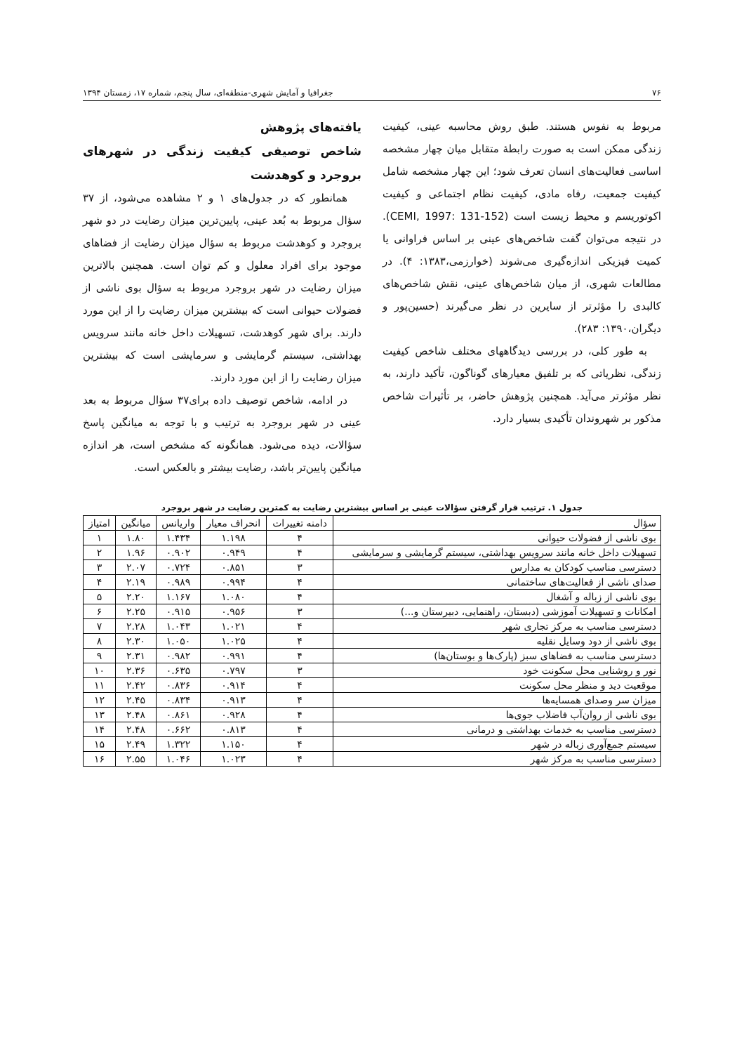۷۶ جغرافیا و آمایش شهری-منطقه‌ای، سال پنجم، شماره ۱۷، زمستان ۱۳۹۴
مربوط به نفوس هستند. طبق روش محاسبه عینی، کیفیت زندگی ممکن است به صورت رابطهٔ متقابل میان چهار مشخصه اساسی فعالیت‌های انسان تعرف شود؛ این چهار مشخصه شامل کیفیت جمعیت، رفاه مادی، کیفیت نظام اجتماعی و کیفیت اکوتوریسم و محیط زیست است (CEMI, 1997: 131-152). در نتیجه می‌توان گفت شاخص‌های عینی بر اساس فراوانی یا کمیت فیزیکی اندازه‌گیری می‌شوند (خوارزمی،۱۳۸۳: ۴). در مطالعات شهری، از میان شاخص‌های عینی، نقش شاخص‌های کالبدی را مؤثرتر از سایرین در نظر می‌گیرند (حسین‌پور و دیگران،۱۳۹۰: ۲۸۳).
به طور کلی، در بررسی دیدگاههای مختلف شاخص کیفیت زندگی، نظریاتی که بر تلفیق معیارهای گوناگون، تأکید دارند، به نظر مؤثرتر می‌آید. همچنین پژوهش حاضر، بر تأثیرات شاخص مذکور بر شهروندان تأکیدی بسیار دارد.
یافته‌های پژوهش
شاخص توصیفی کیفیت زندگی در شهرهای بروجرد و کوهدشت
همانطور که در جدول‌های ۱ و ۲ مشاهده می‌شود، از ۳۷ سؤال مربوط به بُعد عینی، پایین‌ترین میزان رضایت در دو شهر بروجرد و کوهدشت مربوط به سؤال میزان رضایت از فضاهای موجود برای افراد معلول و کم توان است. همچنین بالاترین میزان رضایت در شهر بروجرد مربوط به سؤال بوی ناشی از فضولات حیوانی است که بیشترین میزان رضایت را از این مورد دارند. برای شهر کوهدشت، تسهیلات داخل خانه مانند سرویس بهداشتی، سیستم گرمایشی و سرمایشی است که بیشترین میزان رضایت را از این مورد دارند.
در ادامه، شاخص توصیف داده برای۳۷ سؤال مربوط به بعد عینی در شهر بروجرد به ترتیب و با توجه به میانگین پاسخ سؤالات، دیده می‌شود. همانگونه که مشخص است، هر اندازه میانگین پایین‌تر باشد، رضایت بیشتر و بالعکس است.
جدول ۱. ترتیب قرار گرفتن سؤالات عینی بر اساس بیشترین رضایت به کمترین رضایت در شهر بروجرد
| سؤال | دامنه تغییرات | انحراف معیار | واریانس | میانگین | امتیاز |
| --- | --- | --- | --- | --- | --- |
| بوی ناشی از فضولات حیوانی | ۴ | ۱.۱۹۸ | ۱.۴۳۴ | ۱.۸۰ | ۱ |
| تسهیلات داخل خانه مانند سرویس بهداشتی، سیستم گرمایشی و سرمایشی | ۴ | ۰.۹۴۹ | ۰.۹۰۲ | ۱.۹۶ | ۲ |
| دسترسی مناسب کودکان به مدارس | ۳ | ۰.۸۵۱ | ۰.۷۲۴ | ۲.۰۷ | ۳ |
| صدای ناشی از فعالیت‌های ساختمانی | ۴ | ۰.۹۹۴ | ۰.۹۸۹ | ۲.۱۹ | ۴ |
| بوی ناشی از زباله و آشغال | ۴ | ۱.۰۸۰ | ۱.۱۶۷ | ۲.۲۰ | ۵ |
| امکانات و تسهیلات آموزشی (دبستان، راهنمایی، دبیرستان و...) | ۳ | ۰.۹۵۶ | ۰.۹۱۵ | ۲.۲۵ | ۶ |
| دسترسی مناسب به مرکز تجاری شهر | ۴ | ۱.۰۲۱ | ۱.۰۴۳ | ۲.۲۸ | ۷ |
| بوی ناشی از دود وسایل نقلیه | ۴ | ۱.۰۲۵ | ۱.۰۵۰ | ۲.۳۰ | ۸ |
| دسترسی مناسب به فضاهای سبز (پارک‌ها و بوستان‌ها) | ۴ | ۰.۹۹۱ | ۰.۹۸۲ | ۲.۳۱ | ۹ |
| نور و روشنایی محل سکونت خود | ۳ | ۰.۷۹۷ | ۰.۶۳۵ | ۲.۳۶ | ۱۰ |
| موقعیت دید و منظر محل سکونت | ۴ | ۰.۹۱۴ | ۰.۸۳۶ | ۲.۴۲ | ۱۱ |
| میزان سر وصدای همسایه‌ها | ۴ | ۰.۹۱۳ | ۰.۸۳۴ | ۲.۴۵ | ۱۲ |
| بوی ناشی از روان‌آب فاضلاب جوی‌ها | ۴ | ۰.۹۲۸ | ۰.۸۶۱ | ۲.۴۸ | ۱۳ |
| دسترسی مناسب به خدمات بهداشتی و درمانی | ۴ | ۰.۸۱۳ | ۰.۶۶۲ | ۲.۴۸ | ۱۴ |
| سیستم جمع‌آوری زباله در شهر | ۴ | ۱.۱۵۰ | ۱.۳۲۲ | ۲.۴۹ | ۱۵ |
| دسترسی مناسب به مرکز شهر | ۴ | ۱.۰۲۳ | ۱.۰۴۶ | ۲.۵۵ | ۱۶ |